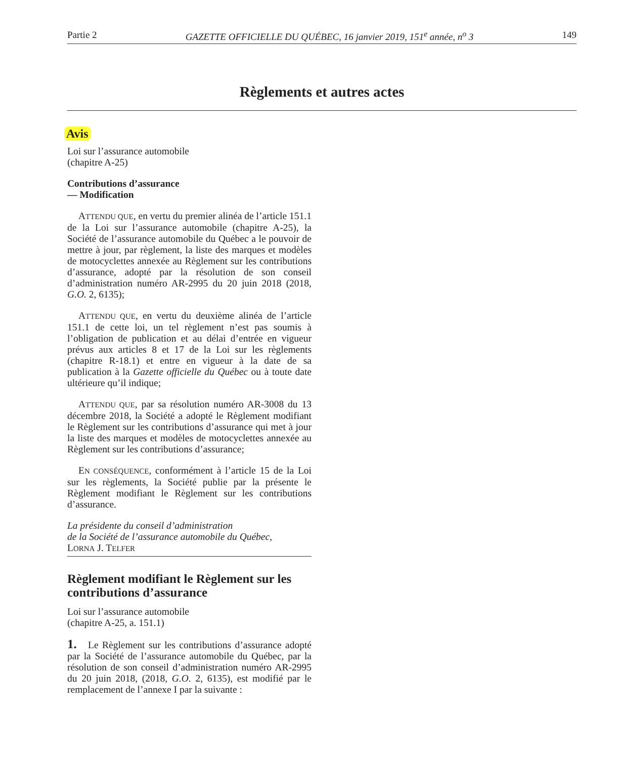Partie 2 GAZETTE OFFICIELLE DU QUÉBEC, 16 janvier 2019, 151<sup>e</sup> année, n<sup>o</sup> 3 149
Règlements et autres actes
Avis
Loi sur l’assurance automobile
(chapitre A-25)
Contributions d’assurance
— Modification
ATTENDU QUE, en vertu du premier alinéa de l’article 151.1 de la Loi sur l’assurance automobile (chapitre A-25), la Société de l’assurance automobile du Québec a le pouvoir de mettre à jour, par règlement, la liste des marques et modèles de motocyclettes annexée au Règlement sur les contributions d’assurance, adopté par la résolution de son conseil d’administration numéro AR-2995 du 20 juin 2018 (2018, G.O. 2, 6135);
ATTENDU QUE, en vertu du deuxième alinéa de l’article 151.1 de cette loi, un tel règlement n’est pas soumis à l’obligation de publication et au délai d’entrée en vigueur prévus aux articles 8 et 17 de la Loi sur les règlements (chapitre R-18.1) et entre en vigueur à la date de sa publication à la Gazette officielle du Québec ou à toute date ultérieure qu’il indique;
ATTENDU QUE, par sa résolution numéro AR-3008 du 13 décembre 2018, la Société a adopté le Règlement modifiant le Règlement sur les contributions d’assurance qui met à jour la liste des marques et modèles de motocyclettes annexée au Règlement sur les contributions d’assurance;
EN CONSÉQUENCE, conformément à l’article 15 de la Loi sur les règlements, la Société publie par la présente le Règlement modifiant le Règlement sur les contributions d’assurance.
La présidente du conseil d’administration
de la Société de l’assurance automobile du Québec,
LORNA J. TELFER
Règlement modifiant le Règlement sur les contributions d’assurance
Loi sur l’assurance automobile
(chapitre A-25, a. 151.1)
1. Le Règlement sur les contributions d’assurance adopté par la Société de l’assurance automobile du Québec, par la résolution de son conseil d’administration numéro AR-2995 du 20 juin 2018, (2018, G.O. 2, 6135), est modifié par le remplacement de l’annexe I par la suivante :